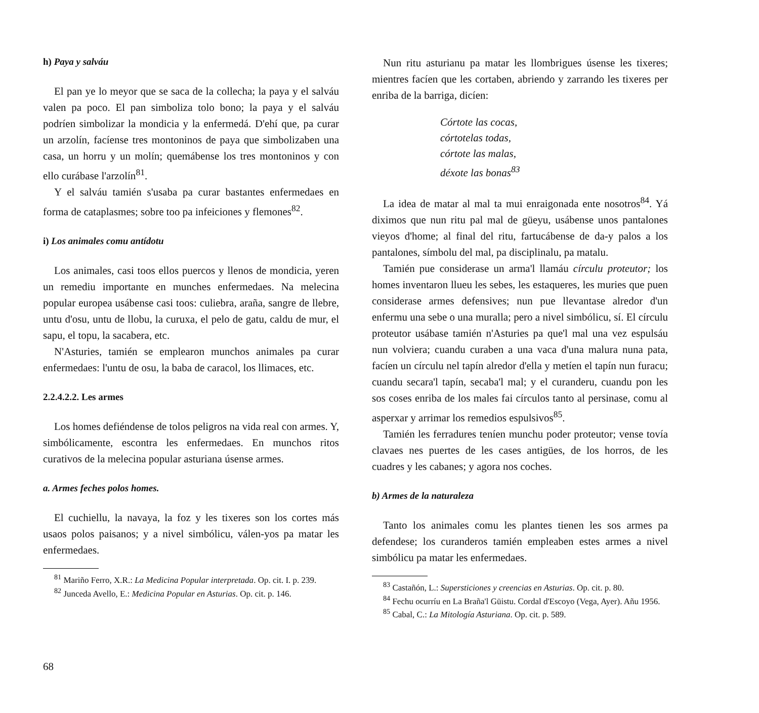h) Paya y salváu
El pan ye lo meyor que se saca de la collecha; la paya y el salváu valen pa poco. El pan simboliza tolo bono; la paya y el salváu podríen simbolizar la mondicia y la enfermedá. D'ehí que, pa curar un arzolín, facíense tres montoninos de paya que simbolizaben una casa, un horru y un molín; quemábense los tres montoninos y con ello curábase l'arzolín<sup>81</sup>.
Y el salváu tamién s'usaba pa curar bastantes enfermedaes en forma de cataplasmes; sobre too pa infeiciones y flemones<sup>82</sup>.
i) Los animales comu antídotu
Los animales, casi toos ellos puercos y llenos de mondicia, yeren un remediu importante en munches enfermedaes. Na melecina popular europea usábense casi toos: culiebra, araña, sangre de llebre, untu d'osu, untu de llobu, la curuxa, el pelo de gatu, caldu de mur, el sapu, el topu, la sacabera, etc.
N'Asturies, tamién se emplearon munchos animales pa curar enfermedaes: l'untu de osu, la baba de caracol, los llimaces, etc.
2.2.4.2.2. Les armes
Los homes defiéndense de tolos peligros na vida real con armes. Y, simbólicamente, escontra les enfermedaes. En munchos ritos curativos de la melecina popular asturiana úsense armes.
a. Armes feches polos homes.
El cuchiellu, la navaya, la foz y les tixeres son los cortes más usaos polos paisanos; y a nivel simbólicu, válen-yos pa matar les enfermedaes.
<sup>81</sup> Mariño Ferro, X.R.: La Medicina Popular interpretada. Op. cit. I. p. 239.
<sup>82</sup> Junceda Avello, E.: Medicina Popular en Asturias. Op. cit. p. 146.
Nun ritu asturianu pa matar les llombrigues úsense les tixeres; mientres facíen que les cortaben, abriendo y zarrando les tixeres per enriba de la barriga, dicíen:
Córtote las cocas,
córtotelas todas,
córtote las malas,
déxote las bonas<sup>83</sup>
La idea de matar al mal ta mui enraigonada ente nosotros<sup>84</sup>. Yá diximos que nun ritu pal mal de güeyu, usábense unos pantalones vieyos d'home; al final del ritu, fartucábense de da-y palos a los pantalones, símbolu del mal, pa disciplinalu, pa matalu.
Tamién pue considerase un arma'l llamáu círculu proteutor; los homes inventaron llueu les sebes, les estaqueres, les muries que puen considerase armes defensives; nun pue llevantase alredor d'un enfermu una sebe o una muralla; pero a nivel simbólicu, sí. El círculu proteutor usábase tamién n'Asturies pa que'l mal una vez espulsáu nun volviera; cuandu curaben a una vaca d'una malura nuna pata, facíen un círculu nel tapín alredor d'ella y metíen el tapín nun furacu; cuandu secara'l tapín, secaba'l mal; y el curanderu, cuandu pon les sos coses enriba de los males fai círculos tanto al persinase, comu al asperxar y arrimar los remedios espulsivos<sup>85</sup>.
Tamién les ferradures teníen munchu poder proteutor; vense tovía clavaes nes puertes de les cases antigües, de los horros, de les cuadres y les cabanes; y agora nos coches.
b) Armes de la naturaleza
Tanto los animales comu les plantes tienen les sos armes pa defendese; los curanderos tamién empleaben estes armes a nivel simbólicu pa matar les enfermedaes.
<sup>83</sup> Castañón, L.: Supersticiones y creencias en Asturias. Op. cit. p. 80.
<sup>84</sup> Fechu ocurríu en La Braña'l Güistu. Cordal d'Escoyo (Vega, Ayer). Añu 1956.
<sup>85</sup> Cabal, C.: La Mitología Asturiana. Op. cit. p. 589.
68